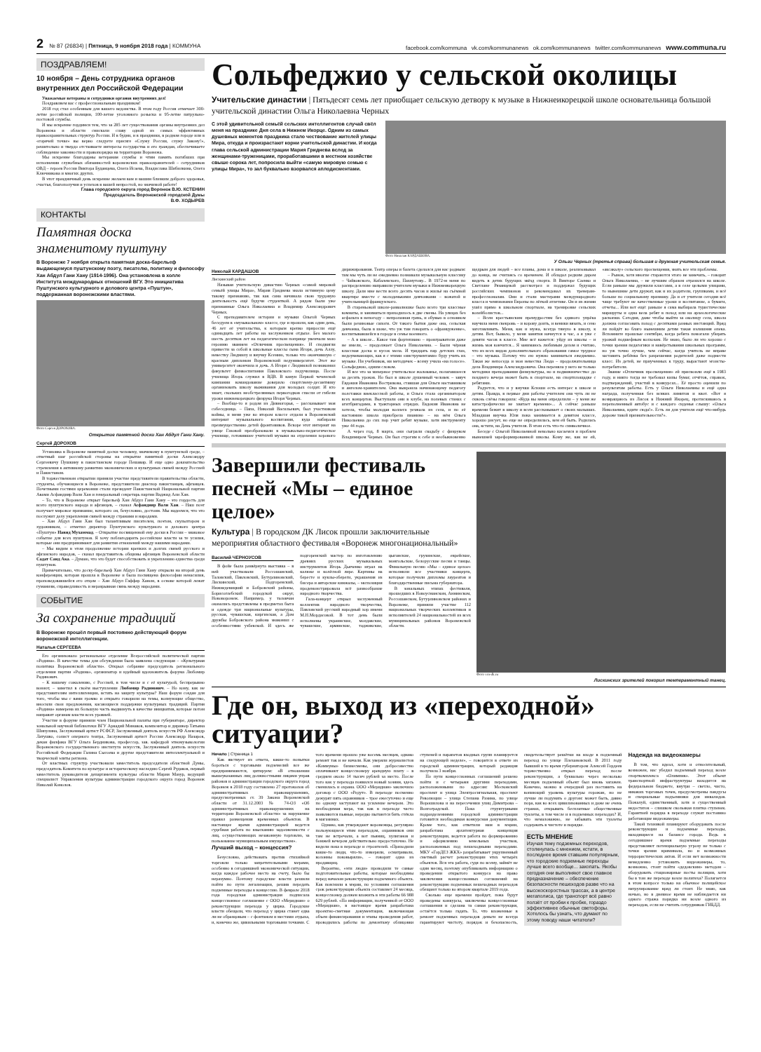2 № 87 (26834) | Пятница, 9 ноября 2018 года | КОММУНА
facebook.com/kommuna vk.com/kommunanews ok.com/kommunanews twitter.com/kommunanews www.communa.ru
ПОЗДРАВЛЯЕМ!
10 ноября – День сотрудника органов внутренних дел Российской Федерации
Уважаемые ветераны и сотрудники органов внутренних дел!
Поздравляем вас с профессиональным праздником!
2018 год стал особенным для вашего ведомства. В этом году Россия отмечает 300-летие российской полиции, 100-летие уголовного розыска и 95-летие патрульно-постовой службы.
И мы искренне гордимся тем, что за 285 лет существования органы внутренних дел Воронежа и области снискали славу одной из самых эффективных правоохранительных структур России. И в будни, и в праздники, в родном городе или в «горячей точке» вы верно следуете присяге «Служу России, служу Закону!», решительно и твердо отстаиваете интересы государства и его граждан, обеспечиваете соблюдение законности и правопорядка на территории Воронежа.
Мы искренне благодарны ветеранам службы и чтим память погибших при исполнении служебных обязанностей воронежских правоохранителей – сотрудников ОВД – героев России Виктора Буданцева, Олега Исаева, Владислава Шибилкина, Олега Ключникова и многих других.
В этот праздничный день искренне желаем вам и вашим близким доброго здоровья, счастья, благополучия и успехов в вашей непростой, но значимой работе!
Глава городского округа город Воронеж В.Ю. КСТЕНИН
Председатель Воронежской городской Думы
В.Ф. ХОДЫРЕВ
КОНТАКТЫ
Памятная доска знаменитому пуштуну
В Воронеже 7 ноября открыта памятная доска-барельеф выдающемуся пуштунскому поэту, писателю, политику и философу Хан Абдул Гани Хану (1914-1996). Она установлена в холле Института международных отношений ВГУ. Это инициатива Пуштунского культурного и делового центра «Пуштун», поддержанная воронежскими властями.
Фото Сергея ДОРОХОВА.
Открытие памятной доски Хан Абдул Гани Хану.
Сергей ДОРОХОВ
Установка в Воронеже памятной доски человеку, значимому в пуштунской среде, – ответный шаг российской стороны на открытие памятной доски Александру Сергеевичу Пушкину в пакистанском городе Пешавар. И еще одно доказательство стремления к активному развитию экономических и культурных связей между Россией и Пакистаном.
В торжественном открытии приняли участие представители правительства области, студенты, обучающиеся в Воронеже, представители диаспор пакистанцев, афганцев. Почетными гостями церемонии стали президент Пакистанской Национальной партии Авами Асфандияр Вали Хан и генеральный секретарь партии Ваджид Али Хан.
– То, что в Воронеже открыт барельеф Хан Абдул Гани Хану – это гордость для всего пуштунского народа и афганцев, – сказал Асфандияр Вали Хан. – Наш поэт получает мировое признание, которого он, безусловно, достоин. Мы надеемся, что это послужит делу укрепления связей между странами и народами.
– Хан Абдул Гани Хан был талантливым писателем, поэтом, скульптором и художником, – отметил директор Пуштунского культурного и делового центра «Пуштун» Навид Мухаммад. – Открытие посвященной ему доски в России – знаковое событие для всех пуштунов. Я хочу поблагодарить российские власти за те усилия, которые они предпринимают для развития отношений между нашими народами.
– Мы видим в этом продолжение истории крепких и долгих связей русского и афганского народов, – сказал представитель общины афганцев Воронежской области Садат Саид Ака. – Думаю, что это будет способствовать и укреплению единства среди пуштунов.
Примечательно, что доску-барельеф Хан Абдул Гани Хану открыли на второй день конференции, которая прошла в Воронеже и была посвящена философии ненасилия, проповедовавшейся его отцом – Хан Абдул Гаффар Ханом, в основе которой лежат гуманизм, справедливость и неразрывная связь между народами.
СОБЫТИЕ
За сохранение традиций
В Воронеже прошёл первый постоянно действующий форум воронежской интеллигенции.
Наталья СЕРГЕЕВА
Его организовало региональное отделение Всероссийской политической партии «Родина». В качестве темы для обсуждения была заявлена следующая – «Культурная политика Воронежской области». Открыл собрание председатель регионального отделения партии «Родина», организатор и идейный вдохновитель форума Любомир Радинович.
– К нашему сожалению, с Россией, в том числе и с её культурой, беспрерывно воюют, – заметил в своём выступлении Любомир Радинович. – Но кому, как не представителям интеллигенции, встать на защиту культуры? Наш форум создан для того, чтобы мы с вами громко и открыто говорили на темы, волнующие общество, вносили свои предложения, касающиеся поддержки культурных традиций. Партия «Родина» намерена их большую часть выдвинуть в качестве инициатив, которые потом направит органам власти всех уровней.
Участие в форуме приняли член Национальной палаты при губернаторе, директор зональной научной библиотеки ВГУ Аркадий Минаков, композитор и дирижер Татьяна Шипулина, Заслуженный артист РСФСР, Заслуженный деятель искусств РФ Александр Латушко, солист оперного театра, Заслуженный артист России Александр Назаров, декан филфака ВГУ Ольга Бердникова, профессор, зав. кафедрой этномузыкологии Воронежского государственного института искусств, Заслуженный деятель искусств Российской Федерации Галина Сысоева и другие представители интеллектуальной и творческой элиты региона.
От властных структур участвовали заместитель председателя областной Думы, председатель Комитета по культуре и историческому наследию Сергей Рудаков, первый заместитель руководителя департамента культуры области Мария Мазур, ведущий специалист Управления культуры администрации городского округа город Воронеж Николай Комолов.
Сольфеджио у сельской околицы
Учительские династии | Пятьдесят семь лет приобщает сельскую детвору к музыке в Нижнеикорецкой школе основательница большой учительской династии Ольга Николаевна Черных
С этой удивительной семьёй сельских интеллигентов случай свёл меня на празднике Дня села в Нижнем Икорце. Одним из самых душевных моментов праздника стало чествование жителей улицы Мира, откуда и произрастают корни учительской династии. И когда глава сельской администрации Мария Гриднева вслед за женщинами-труженицами, проработавшими в местном хозяйстве свыше сорока лет, попросила выйти «самую мировую семью с улицы Мира», то зал буквально взорвался аплодисментами.
Фото Николая КАРДАШОВА.
У Ольги Черных (третья справа) большая и дружная учительская семья.
Николай КАРДАШОВ
Лискинский район
Называя учительскую династию Черных «самой мировой семьёй улицы Мира», Мария Гриднева знала истинную цену такому признанию, так как сама начинала свою трудовую деятельность ещё будучи студенткой. А рядом были уже признанные Ольга Николаевна и Владимир Александрович Черных.
С преподавателем истории и музыки Ольгой Черных беседуем в «музыкальном» классе, где и прошли, как один день, 46 лет её учительства, к которым крепко приросли ещё одинадцать лет работы на заслуженном отдыхе. Без малого шесть десятков лет на педагогическом поприще увенчали мою героиню званием «Отличник просвещения». И сподвигли привести за собой в школьные классы сына Игоря, дочь Аллу, невестку Людмилу и внучку Ксению, только что окончившую с красным дипломом Воронежский педуниверситет. Этот же университет окончила и дочь. А Игоря с Людмилой познакомил факультет физвоспитания Павловского педучилища. После училища Игорь служил в ВДВ. В канун Первой чеченской кампании командование доверило спортсмену-десантнику организовать школу выживания для молодых солдат. И кто знает, скольких необстрелянных первогодков спасли от гибели уроки нижнекорецкого физрука Игоря Черных.
– Вообще-то я родом из Дивногорья, – рассказывает моя собеседница. – Папа, Николай Васильевич, был участником войны, и меня уже во втором классе отдали в Воронежский интернат музыкального воспитания, куда набирали преимущественно детей фронтовиков. Вскоре этот интернат на улице Газовой преобразовали в музыкально-педагогическое училище, готовившее учителей музыки на отделении хорового дирижирования. Театр оперы и балета сделался для нас родным: там мы чуть ли не ежедневно познавали музыкальную классику – Чайковского, Кабалевского, Пахмутову... В 1972-м меня по распределению направили учителем музыки в Нижнеикорецкую школу. Дали мне вести всего десять часов и жильё на съёмной квартире вместе с молоденькими девчонками – вожатой и учительницей французского.
В стареньокой школе-развалюшке было всего три классные комнаты, и заниматься приходилось в две смены. На улицах без асфальта в непогоду – непролазная грязь, и обувью в основном были резиновые сапоги. От такого бытия даже она, сельская девчонка, была в шоке, что уж там говорить о «француженке», воспитывавшейся в городе в семье военного.
– А в школе... Какое там фортепиано – проигрывателя даже не имели, – продолжает Ольга Николаевна. – Были чёрная классная доска и кусок мела. И тридцать пар детских глаз, недоумевающих, как я с этими «инструментами» буду учить их музыке. Ни учебников, ни методичек – всему учила «на голосе». Сольфеджио, одним словом.
И все это за мизерное учительское жалованье, полагавшееся за десять уроков. Но был в школе душевный человек – завуч Евдокия Ивановна Вострикова, ставшая для Ольги наставником и ангелом-хранителем. Она выкроила начинающему педагогу полставки внеклассной работы, и Ольга стала организатором всех концертов. Выступали они в клубе, на полевых станах с агитбригадами, в тракторных отрядах. Евдокия Ивановна не хотела, чтобы молодая коллега уезжала из села, и по её настоянию школа приобрела пианино – на нём Ольга Николаевна до сих пор учит ребят музыке, хотя инструменту уже 44 года.
А через год, 8 марта, они сыграли свадьбу с физруком Владимиром Черных. Он был строгим к себе и необыкновенно щедрым для людей – все планы, дома и в школе, реализовывал до конца, не считаясь со временем. И обладал редким даром видеть в детях будущих звёзд спорта. В Викторе Саенко и Светлане Рязанцевой рассмотрел и поддержал будущих российских чемпионов и рекомендовал их тренерам-профессионалам. Они и стали мастерами международного класса и чемпионами Европы по лёгкой атлетике. Он и из жизни ушёл прямо в школьном спортзале, на тренировке сельских волейболистов...
– Всем крестьянским премудростям без единого упрёка научила меня свекровь – и корову доить, и веники вязать, и сено заготавливать. Меня, как и мужа, всегда тянуло в школу, к детям. Вот, бывало, у меня занятия начнутся в час, а я уже с девяти часов в классе. Мне всё кажется: уйду из школы – и жизнь моя кончится... Я занимаюсь любимым делом и считаю, что из всех видов дополнительного образования самое трудное – это музыка. Потому что ею нужно заниматься ежедневно. Такая же непоседа и моя невестка Люда – продолжательница дела Владимира Александровича. Она переняла у него не только методики преподавания физкультуры, но и подвижничество: до позднего вечера может быть в спортзале, на спортплощадке с ребятами.
Радуется, что и у внучки Ксюши есть интерес к школе и детям. Правда, в первые дни работы учителем она чуть ли не сквозь слёзы говорила: «Куда вы меня определили – у меня же катастрофически не хватает времени»... А сейчас раньше времени бежит в школу и всем рассказывает о своих малышах. Младшая внучка Юля пока занимается в девятом классе, хорошо рисует, но еще не определилась, кем ей быть. Родилась она, кстати, на День учителя. В этом есть что-то символичное.
Беседе с Ольгой Николаевной невольно касаемся и проблем нынешней зареформированной школы. Кому же, как не ей, «аксакалу» сельского просвещения, знать все эти проблемы.
– Рынок, хотя многие стараются этого не замечать, – говорит Ольга Николаевна, – не лучшим образом отразился на школе. Если раньше мы дружили классами, а в селе целыми улицами, то нынешние дети дружат, как и их родители, группками, и всё больше по социальному признаку. Да и от учителя сегодня всё чаще требуют не качественные уроки и воспитание, а бумаги, отчеты... Или вот ещё: раньше я сама выбирала туристические маршруты и одна вела ребят в поход или на археологические раскопки. Сегодня, даже чтобы выйти за околицу села, школа должна согласовать поход с десятками разных инстанций. Вряд ли пойдёт во благо нынешним детям такая излишняя опека. Вспомните прошлые сентябри, когда ребята помогали убирать урожай подшефным колхозам. Не знаю, было ли это хорошо с точки зрения педагогики и навёрстывания школьных программ, но уж точно лучше, чем сейчас, когда учитель не вправе заставить ребёнка без разрешения родителей даже подмести класс. Из детей, не приученных к труду, вырастают эгоисты-потребители.
Звание «Отличник просвещения» ей присвоили ещё в 1983 году, и никто тогда не требовал кипы бумаг, отчётов, справок, подтверждений, участий в конкурсах... Её просто оценили по результатам работы. Есть у Ольги Николаевны и ещё одна награда, полученная без всяких лимитов и квот. «Вот я возвращаюсь из Лисок в Нижний Икорец, протискиваюсь в переполненный автобус и с каждого сиденья слышу: «Ольга Николаевна, идите сюда!». Есть ли для учителя ещё что-нибудь дороже такой признательности?».
Завершили фестиваль песней «Мы – единое целое»
Культура | В городском ДК Лисок прошли заключительные мероприятия областного фестиваля «Воронеж многонациональный»
Василий ЧЕРНОУСОВ
В фойе была развёрнута выставка – в ней участвовали Россошанский, Таловский, Павловский, Бутурлиновский, Лискинский, Подгоренский, Нижнедевицкий и Бобровский районы, Борисоглебский городской округ, Нововоронеж. Например, у таловчан оказались представлены в предметах быта и одежде три национальные культуры, русская, чувашская, киргизская, а Дом дружбы Бобровского района знакомил с особенностями узбекской. И здесь же подгоренский мастер по изготовлению древних русских музыкальных инструментов Игорь Дьяченко играл на калюке и колёсной лире. Картины на бересте и куклы-обереги, украшения из бисера и авторские кинжалы, – экспозиция продемонстрировала всё разнообразие народного творчества.
Гала-концерт открыл заслуженный коллектив народного творчества, Павловский русский народный хор имени М.Н.Мордасовой. В тот день были исполнены украинские, молдавские, чувашские, армянские, таджикские, цыганские, грузинские, еврейские, монгольские, белорусские песни и танцы. Финальную песню «Мы – единое целое» исполнили все участники концерта, которые получили дипломы лауреатов и благодарственные письма губернатора.
В зональных этапах фестиваля, прошедших в Новоусманском, Аннинском, Россошанском, Бутурлиновском районах и Воронеже, приняли участие 112 национальных творческих коллективов и исполнителей 24 национальностей из всех муниципальных районов Воронежской области.
Фото vrn-dk.ru
Лискинских зрителей покорил темпераментный танец.
Где он, выход из «переходной» ситуации?
Начало | Страница 1
Как явствует из ответа, какие-то попытки бороться с торговыми подземелий все же предпринимаются, цитируем: «В отношении вышеуказанных лиц должностными лицами управ районов и администрации городского округа город Воронеж в 2018 году составлено 27 протоколов об административных правонарушениях, предусмотренных ст. 39 Закона Воронежской области от 31.12.2003 № 74-ОЗ «Об административных правонарушениях на территории Воронежской области» за нарушение правил размещения временных объектов. В настоящее время администрацией ведется судебная работа по взысканию задолженности с лиц, осуществляющих незаконную торговлю, за пользование муниципальным имуществом».
Лучший выход – концессия?
Безусловно, действовать против стихийной торговли только запретительными мерами, особенно в сегодняшней экономической ситуации, когда каждое рабочее место на счету, было бы неразумно. Поэтому городские власти решили пойти по пути легализации, решив передать подземные переходы в концессию. В феврале 2018 года городская администрация подписала концессионное соглашение с ООО «Меридиан» о реконструкции перехода у цирка. Городские власти обещали, что переход у цирка станет едва ли не образцовым – с фонтаном и местами отдыха, и, конечно же, цивильными торговыми точками. С того времени прошло уже восемь месяцев, однако ремонт так и не начали. Как уверяли журналистов «Коммуны» бизнесмены, они добросовестно оплачивают концессионеру арендную плату – в среднем около 14 тысяч рублей за место. После того как у перехода появился новый хозяин, здесь сменилась и охрана. ООО «Меридиан» заключило договор с ООО «Редут». В переходе посменно дежурят пять охранников – трое ежесуточно и еще по одному заступают на усиление вечером. Это необходимая мера, так как в переходе часто появляются пьяные, нередко пытаются бить стёкла в магазинах.
Однако, как утверждают воронежцы, регулярно пользующиеся этим переходом, охранников они там не встречали, а вот пьяниц, хулиганов и бомжей вечером действительно предостаточно. Не видели пока в переходе и строителей. «Приходили какие-то люди, что-то измеряли, осматривали, колонны поковыряли», – говорит одна из продавщиц.
Вероятно, «эти люди» проводили те самые подготовительные работы, которые необходимы перед началом реконструкции подземного объекта. Как пояснили в мэрии, по условиям соглашения срок реконструкции объекта составляет 24 месяца, концессионер должен вложить в эти работы 66 988 629 рублей. «По информации, полученной от ООО «Меридиан», в настоящее время разработана проектно-сметная документация, включающая объем финансирования и этапы проведения работ, проводились работы по демонтажу облицовки ступеней и парапетов входных групп планируется на следующей неделе», – говорится в ответе из городской администрации, который редакция получила 3 ноября.
По пути концессионных соглашений решено пойти и с четырьмя другими переходами, расположенными по адресам: Московский проспект и улица Электросигнальная, проспект Революции – улица Степана Разина, по улице Ворошилова и на пересечении улиц Димитрова – Волгоградской. Пока структурными подразделениями городской администрации готовится необходимая конкурсная документация. Кроме того, как ответили нам в мэрии, разработана архитектурная концепция реконструкции, ведется работа по формированию и оформлению земельных участков, расположенных под пешеходными переходами. МКУ «ГорДЕЗ ЖКХ» разрабатывает укрупненный сметный расчет реконструкции этих четырёх объектов. Вся эта работа, судя по всему, займёт не один месяц, поэтому опубликовать информацию о проведении открытого конкурса на право заключения концессионных соглашений на реконструкцию подземных пешеходных переходов обещают только во втором квартале 2019 года.
Сколько еще времени пройдет, пока будут проведены конкурсы, заключены концессионные соглашения и сделана та самая реконструкция, остаётся только гадать. То, что вложенные в ремонт подземных переходов деньги не всегда гарантируют чистоту, порядок и безопасность, свидетельствует решётки на входе в подземный переход по улице Плехановской. В 2011 году бывший в то время губернатором Алексей Гордеев торжественно открыл переход после реконструкции, а буквально через несколько месяцев подземный объект был вновь загажен. Конечно, можно в очередной раз поставить на вопиющий уровень культуры горожан, но не лучше ли подумать о другом: может быть, давно пора, как во всех цивилизованных и даже не очень странах, открывать бесплатные общественные туалеты, в том числе и в подземных переходах? И, что немаловажно, не забывать эти туалеты содержать в чистоте и порядке.
ЕСТЬ МНЕНИЕ
Изучая тему подземных переходов, столкнулась с мнением, кстати, в последнее время ставшим популярным, что городские подземные переходы лучше всего вообще... закопать. Якобы сегодня они выполняют свое главное предназначение – обеспечение безопасности пешеходов разве что на высокоскоростных трассах, а в центре мегаполиса, где транспорт всё равно ползёт от пробки к пробке, гораздо эффективнее обычные светофоры. Хотелось бы узнать, что думают по этому поводу наши читатели?
Надежда на видеокамеры
В том, что идеал, хотя и относительный, возможен, нас убедил подземный переход возле спорткомплекса «Олимпик». Этот объект транспортной инфраструктуры находится на федеральном бюджете, внутри – светло, чисто, никаких торговых точек, предусмотрены пандусы и специальные подъемники для инвалидов. Пожалуй, единственный, хотя и существенный недостаток – слишком скользкая плитка ступенек. Гарантией порядка в переходе служат постоянно работающие видеокамеры.
Такой техникой планируют оборудовать после реконструкции и подземные переходы, находящиеся на балансе города. Ведь в сегодняшнее время подземные переходы представляют потенциальную угрозу не только с точки зрения криминала, но и возможных террористических актов. И если нет возможности немедленно установить видеокамеры, то, возможно, стоит пойти «дедовским» методом – оборудовать стационарные посты полиции, хотя бы в том же переходе возле политеха? Полагается в этом вопросе только на обычное полицейское патрулирование вряд ли стоит. Не знаю, как ночью, но в дневное время не наблюдается ни одного стража порядка ни возле одного из переходов, если не считать сотрудников ГИБДД.